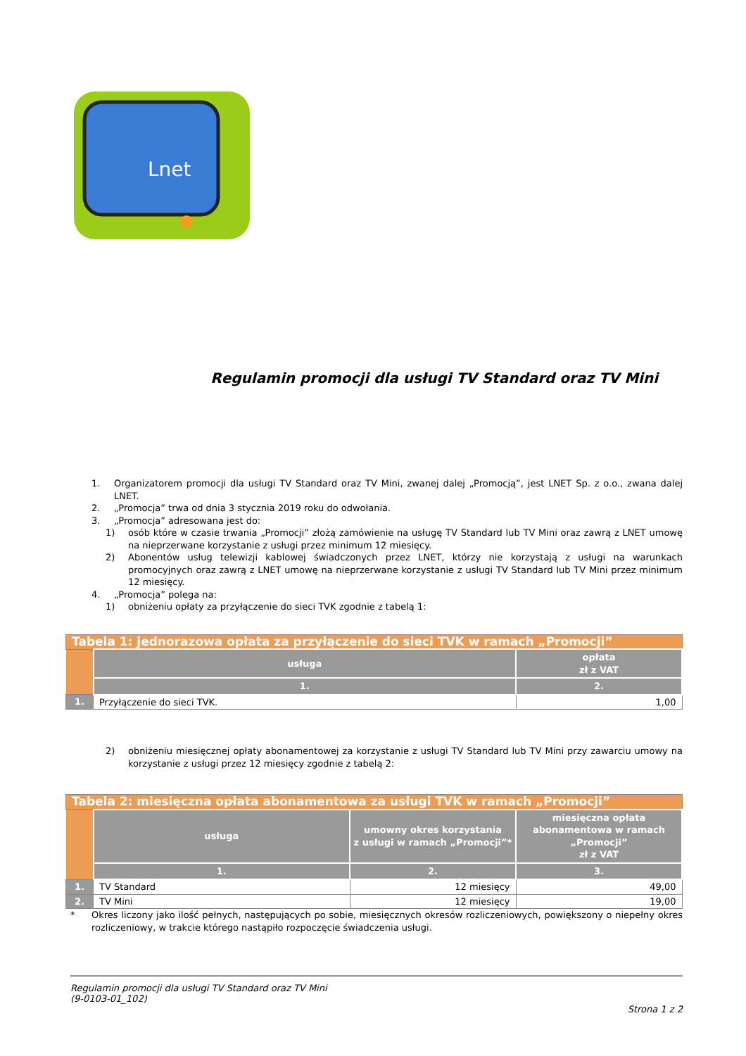Lnet
Regulamin promocji dla usługi TV Standard oraz TV Mini
1. Organizatorem promocji dla usługi TV Standard oraz TV Mini, zwanej dalej „Promocją”, jest LNET Sp. z o.o., zwana dalej LNET.
2. „Promocja” trwa od dnia 3 stycznia 2019 roku do odwołania.
3. „Promocja” adresowana jest do:
1) osób które w czasie trwania „Promocji” złożą zamówienie na usługę TV Standard lub TV Mini oraz zawrą z LNET umowę na nieprzerwane korzystanie z usługi przez minimum 12 miesięcy.
2) Abonentów usług telewizji kablowej świadczonych przez LNET, którzy nie korzystają z usługi na warunkach promocyjnych oraz zawrą z LNET umowę na nieprzerwane korzystanie z usługi TV Standard lub TV Mini przez minimum 12 miesięcy.
4. „Promocja” polega na:
1) obniżeniu opłaty za przyłączenie do sieci TVK zgodnie z tabelą 1:
| Tabela 1: jednorazowa opłata za przyłączenie do sieci TVK w ramach „Promocji” | | |
| | usługa | opłata zł z VAT |
| | 1. | 2. |
| 1. | Przyłączenie do sieci TVK. | 1,00 |
2) obniżeniu miesięcznej opłaty abonamentowej za korzystanie z usługi TV Standard lub TV Mini przy zawarciu umowy na korzystanie z usługi przez 12 miesięcy zgodnie z tabelą 2:
| Tabela 2: miesięczna opłata abonamentowa za usługi TVK w ramach „Promocji” | | | |
| | usługa | umowny okres korzystania z usługi w ramach „Promocji”* | miesięczna opłata abonamentowa w ramach „Promocji” zł z VAT |
| | 1. | 2. | 3. |
| 1. | TV Standard | 12 miesięcy | 49,00 |
| 2. | TV Mini | 12 miesięcy | 19,00 |
* Okres liczony jako ilość pełnych, następujących po sobie, miesięcznych okresów rozliczeniowych, powiększony o niepełny okres rozliczeniowy, w trakcie którego nastąpiło rozpoczęcie świadczenia usługi.
Regulamin promocji dla usługi TV Standard oraz TV Mini
(9-0103-01_102)
Strona 1 z 2